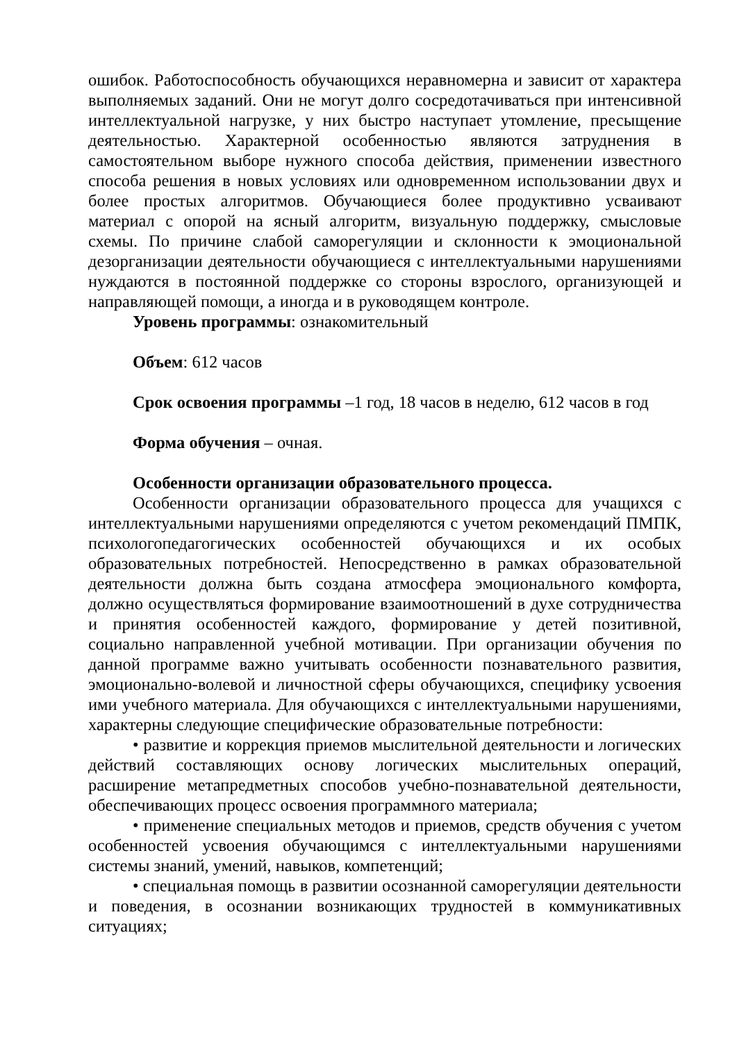ошибок. Работоспособность обучающихся неравномерна и зависит от характера выполняемых заданий. Они не могут долго сосредотачиваться при интенсивной интеллектуальной нагрузке, у них быстро наступает утомление, пресыщение деятельностью. Характерной особенностью являются затруднения в самостоятельном выборе нужного способа действия, применении известного способа решения в новых условиях или одновременном использовании двух и более простых алгоритмов. Обучающиеся более продуктивно усваивают материал с опорой на ясный алгоритм, визуальную поддержку, смысловые схемы. По причине слабой саморегуляции и склонности к эмоциональной дезорганизации деятельности обучающиеся с интеллектуальными нарушениями нуждаются в постоянной поддержке со стороны взрослого, организующей и направляющей помощи, а иногда и в руководящем контроле.
Уровень программы: ознакомительный
Объем: 612 часов
Срок освоения программы –1 год, 18 часов в неделю, 612 часов в год
Форма обучения – очная.
Особенности организации образовательного процесса.
Особенности организации образовательного процесса для учащихся с интеллектуальными нарушениями определяются с учетом рекомендаций ПМПК, психологопедагогических особенностей обучающихся и их особых образовательных потребностей. Непосредственно в рамках образовательной деятельности должна быть создана атмосфера эмоционального комфорта, должно осуществляться формирование взаимоотношений в духе сотрудничества и принятия особенностей каждого, формирование у детей позитивной, социально направленной учебной мотивации. При организации обучения по данной программе важно учитывать особенности познавательного развития, эмоционально-волевой и личностной сферы обучающихся, специфику усвоения ими учебного материала. Для обучающихся с интеллектуальными нарушениями, характерны следующие специфические образовательные потребности:
• развитие и коррекция приемов мыслительной деятельности и логических действий составляющих основу логических мыслительных операций, расширение метапредметных способов учебно-познавательной деятельности, обеспечивающих процесс освоения программного материала;
• применение специальных методов и приемов, средств обучения с учетом особенностей усвоения обучающимся с интеллектуальными нарушениями системы знаний, умений, навыков, компетенций;
• специальная помощь в развитии осознанной саморегуляции деятельности и поведения, в осознании возникающих трудностей в коммуникативных ситуациях;